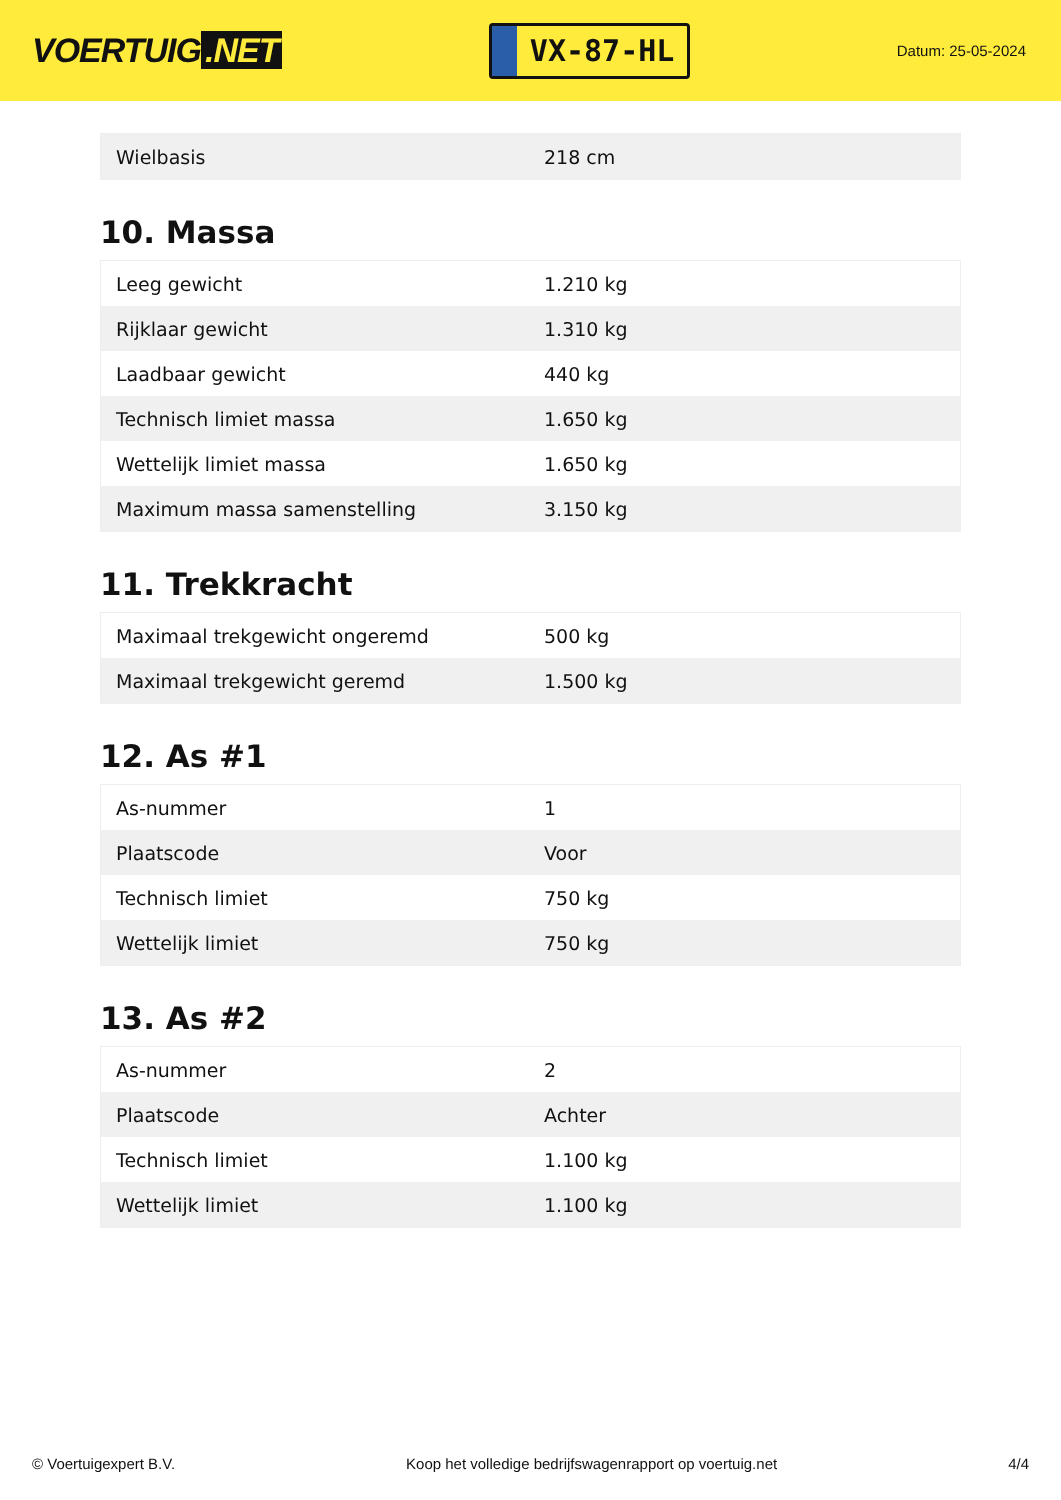VOERTUIG.NET
VX-87-HL
Datum: 25-05-2024
| Wielbasis | 218 cm |
10. Massa
| Leeg gewicht | 1.210 kg |
| Rijklaar gewicht | 1.310 kg |
| Laadbaar gewicht | 440 kg |
| Technisch limiet massa | 1.650 kg |
| Wettelijk limiet massa | 1.650 kg |
| Maximum massa samenstelling | 3.150 kg |
11. Trekkracht
| Maximaal trekgewicht ongeremd | 500 kg |
| Maximaal trekgewicht geremd | 1.500 kg |
12. As #1
| As-nummer | 1 |
| Plaatscode | Voor |
| Technisch limiet | 750 kg |
| Wettelijk limiet | 750 kg |
13. As #2
| As-nummer | 2 |
| Plaatscode | Achter |
| Technisch limiet | 1.100 kg |
| Wettelijk limiet | 1.100 kg |
© Voertuigexpert B.V. Koop het volledige bedrijfswagenrapport op voertuig.net 4/4